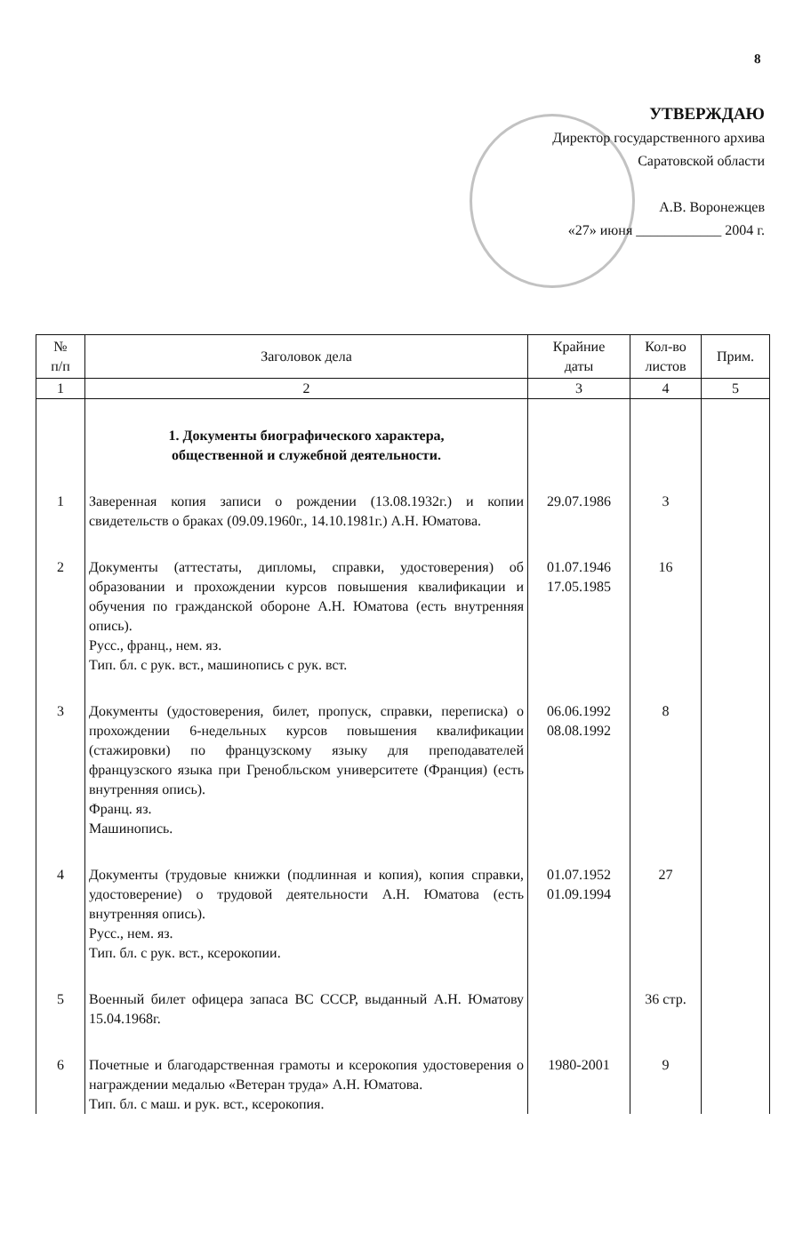8
УТВЕРЖДАЮ
Директор государственного архива
Саратовской области
А.В. Воронежцев
«27» июня ____________ 2004 г.
| № п/п | Заголовок дела | Крайние даты | Кол-во листов | Прим. |
| --- | --- | --- | --- | --- |
| 1 | 2 | 3 | 4 | 5 |
| | 1. Документы биографического характера, общественной и служебной деятельности. | | | |
| 1 | Заверенная копия записи о рождении (13.08.1932г.) и копии свидетельств о браках (09.09.1960г., 14.10.1981г.) А.Н. Юматова. | 29.07.1986 | 3 | |
| 2 | Документы (аттестаты, дипломы, справки, удостоверения) об образовании и прохождении курсов повышения квалификации и обучения по гражданской обороне А.Н. Юматова (есть внутренняя опись). Русс., франц., нем. яз. Тип. бл. с рук. вст., машинопись с рук. вст. | 01.07.1946 17.05.1985 | 16 | |
| 3 | Документы (удостоверения, билет, пропуск, справки, переписка) о прохождении 6-недельных курсов повышения квалификации (стажировки) по французскому языку для преподавателей французского языка при Гренобльском университете (Франция) (есть внутренняя опись). Франц. яз. Машинопись. | 06.06.1992 08.08.1992 | 8 | |
| 4 | Документы (трудовые книжки (подлинная и копия), копия справки, удостоверение) о трудовой деятельности А.Н. Юматова (есть внутренняя опись). Русс., нем. яз. Тип. бл. с рук. вст., ксерокопии. | 01.07.1952 01.09.1994 | 27 | |
| 5 | Военный билет офицера запаса ВС СССР, выданный А.Н. Юматову 15.04.1968г. | | 36 стр. | |
| 6 | Почетные и благодарственная грамоты и ксерокопия удостоверения о награждении медалью «Ветеран труда» А.Н. Юматова. Тип. бл. с маш. и рук. вст., ксерокопия. | 1980-2001 | 9 | |